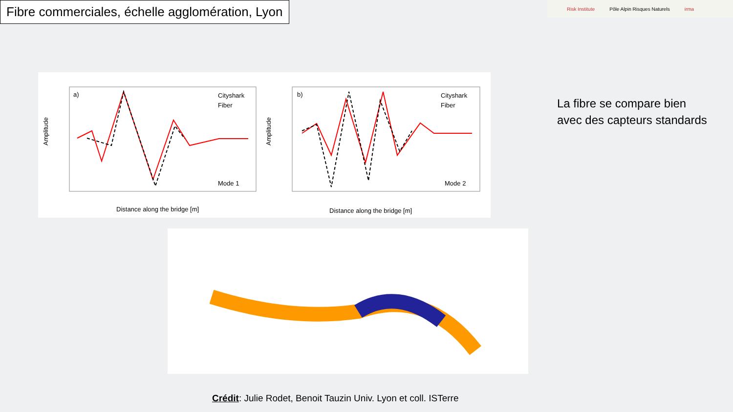Fibre commerciales, échelle agglomération, Lyon
Risk Institute Pôle Alpin Risques Naturels irma
a)
b)
Cityshark
Fiber
Cityshark
Fiber
Mode 1
Mode 2
Distance along the bridge [m]
Distance along the bridge [m]
Amplitude
Amplitude
La fibre se compare bien
avec des capteurs standards
Crédit: Julie Rodet, Benoit Tauzin Univ. Lyon et coll. ISTerre